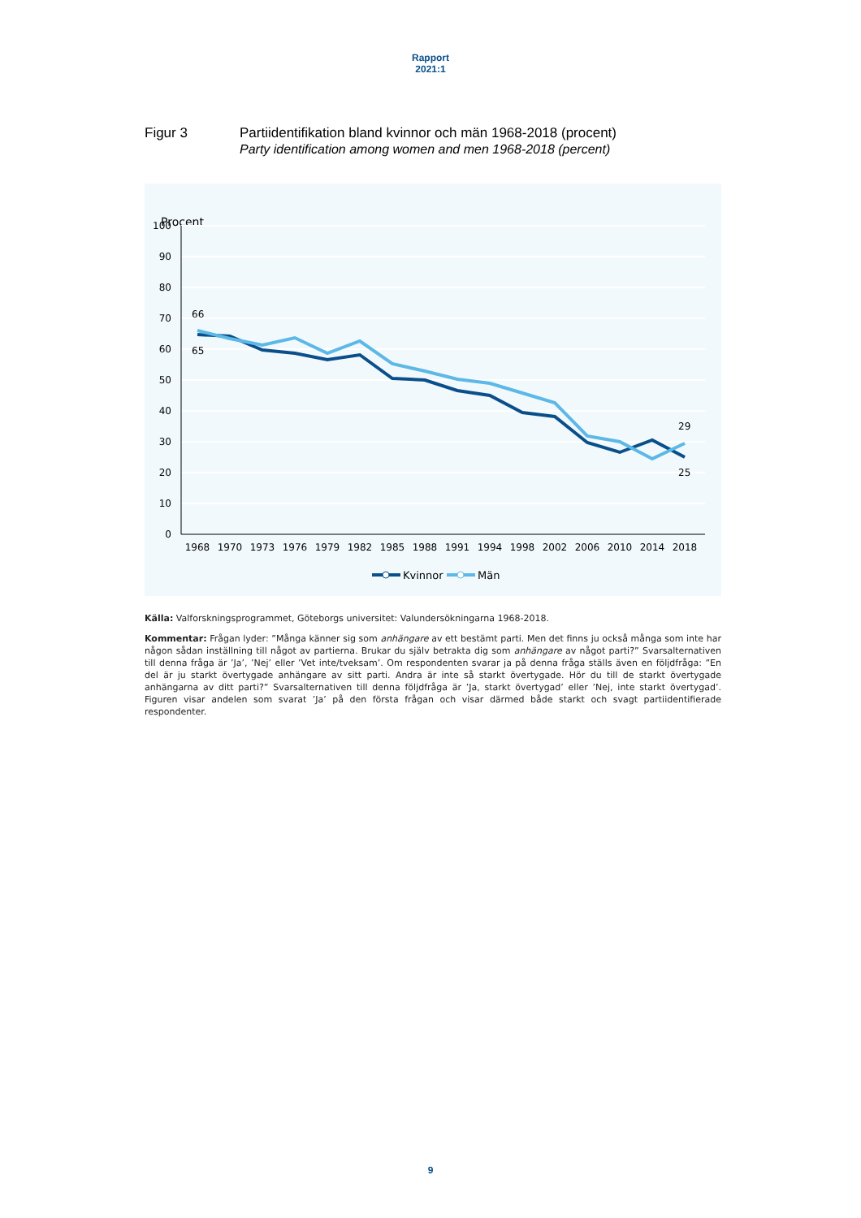Rapport
2021:1
Figur 3 Partiidentifikation bland kvinnor och män 1968-2018 (procent)
Party identification among women and men 1968-2018 (percent)
Procent
100
90
80
70
60
50
40
30
20
10
0
1968
1970
1973
1976
1979
1982
1985
1988
1991
1994
1998
2002
2006
2010
2014
2018
66
65
29
25
Kvinnor
Män
Källa: Valforskningsprogrammet, Göteborgs universitet: Valundersökningarna 1968-2018.
Kommentar: Frågan lyder: ”Många känner sig som anhängare av ett bestämt parti. Men det finns ju också många som inte har någon sådan inställning till något av partierna. Brukar du själv betrakta dig som anhängare av något parti?” Svarsalternativen till denna fråga är ’Ja’, ’Nej’ eller ’Vet inte/tveksam’. Om respondenten svarar ja på denna fråga ställs även en följdfråga: ”En del är ju starkt övertygade anhängare av sitt parti. Andra är inte så starkt övertygade. Hör du till de starkt övertygade anhängarna av ditt parti?” Svarsalternativen till denna följdfråga är ’Ja, starkt övertygad’ eller ’Nej, inte starkt övertygad’. Figuren visar andelen som svarat ’Ja’ på den första frågan och visar därmed både starkt och svagt partiidentifierade respondenter.
9